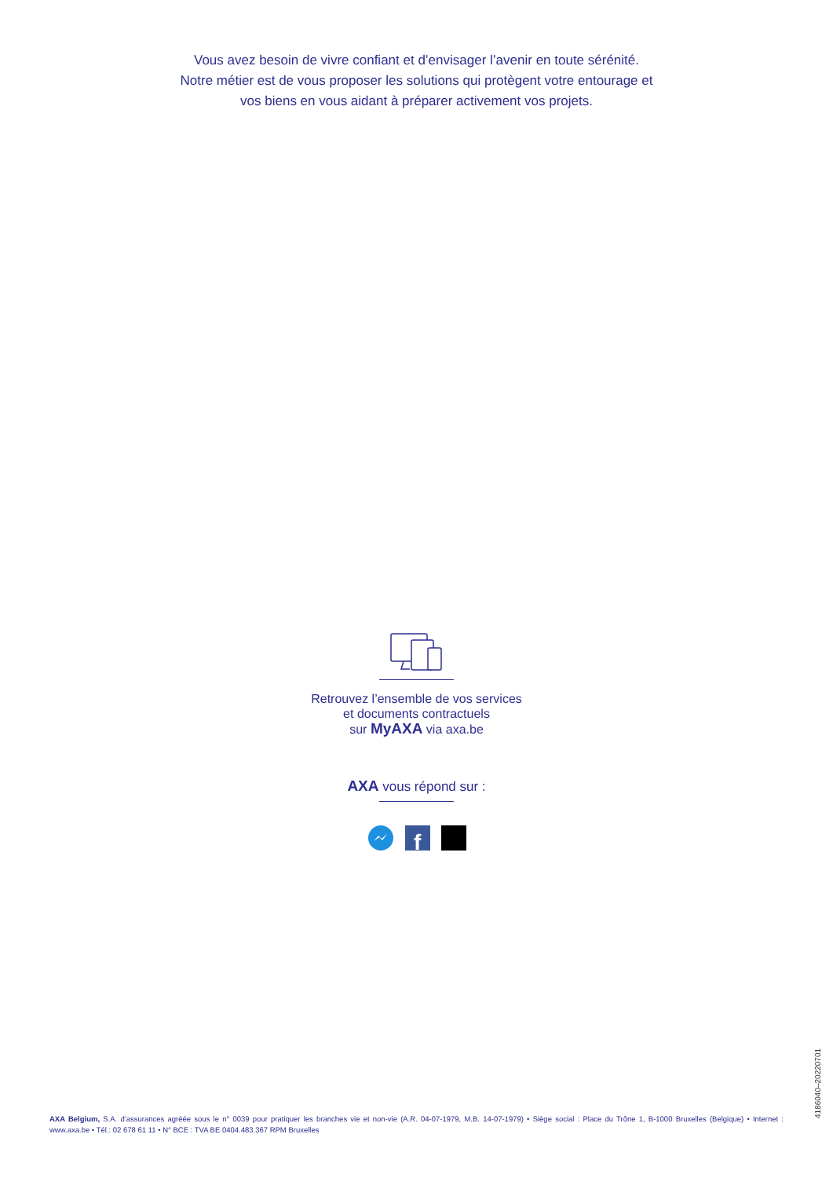Vous avez besoin de vivre confiant et d’envisager l’avenir en toute sérénité.
Notre métier est de vous proposer les solutions qui protègent votre entourage et
vos biens en vous aidant à préparer activement vos projets.
Retrouvez l’ensemble de vos services
et documents contractuels
sur MyAXA via axa.be
AXA vous répond sur :
f
AXA Belgium, S.A. d’assurances agréée sous le n° 0039 pour pratiquer les branches vie et non-vie (A.R. 04-07-1979, M.B. 14-07-1979) • Siège social : Place du Trône 1, B-1000 Bruxelles (Belgique) • Internet : www.axa.be • Tél.: 02 678 61 11 • N° BCE : TVA BE 0404.483.367 RPM Bruxelles
4186040–20220701